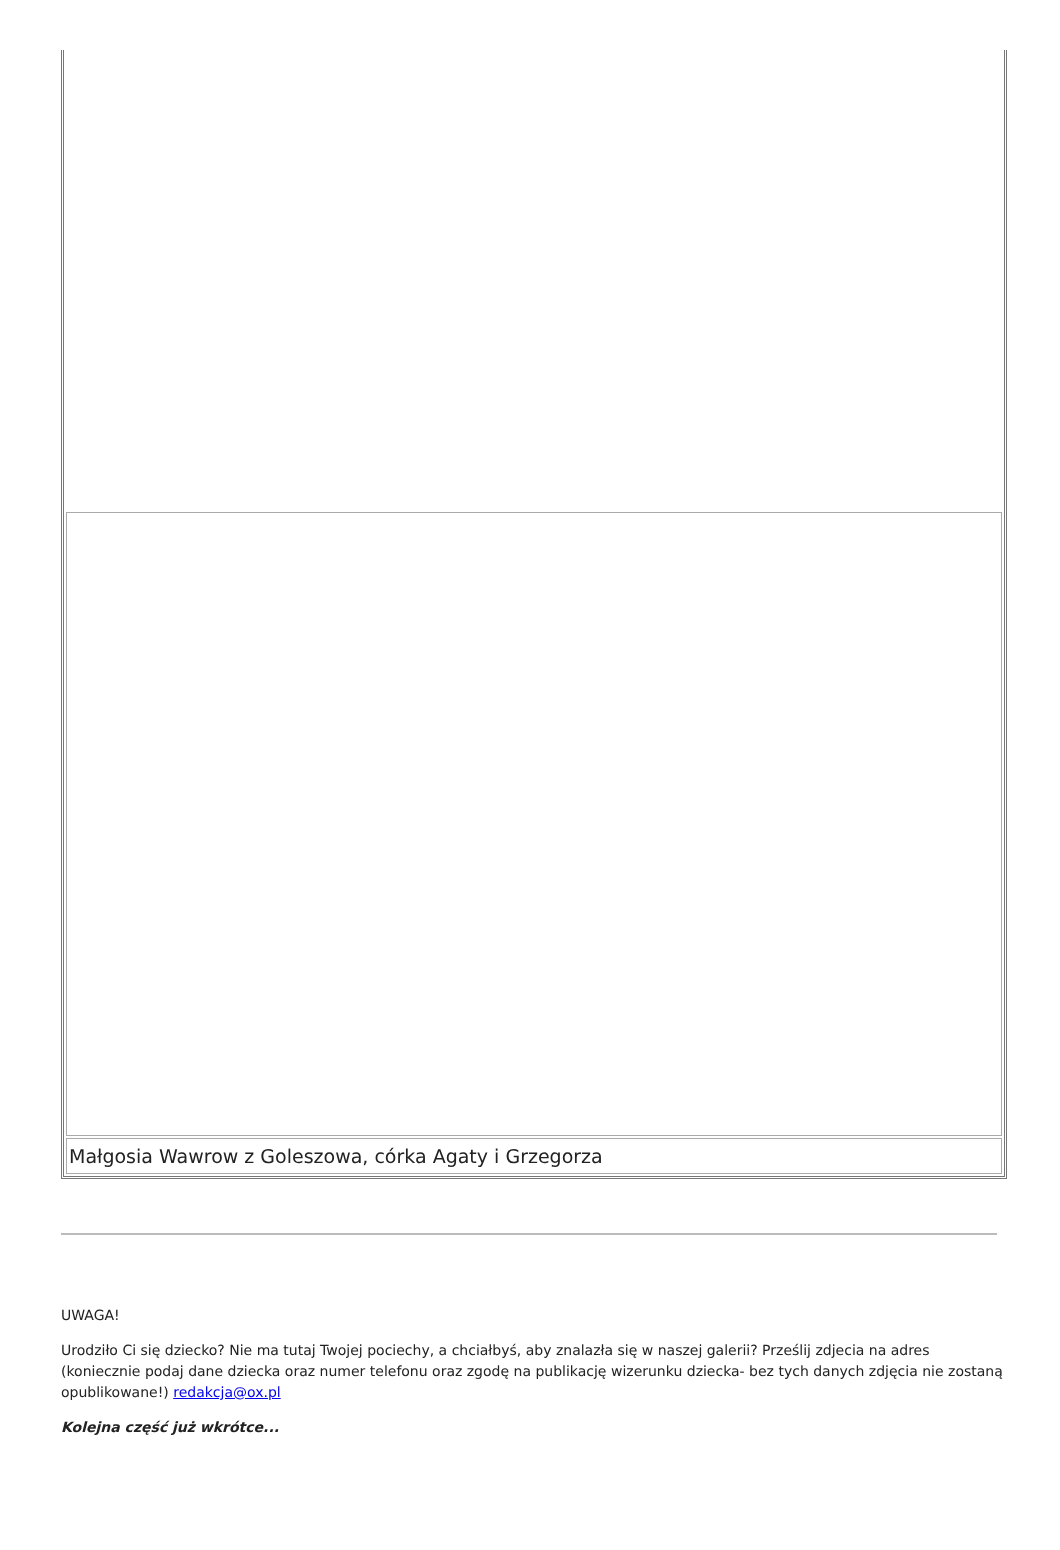| Małgosia Wawrow z Goleszowa, córka Agaty i Grzegorza |
UWAGA!
Urodziło Ci się dziecko? Nie ma tutaj Twojej pociechy, a chciałbyś, aby znalazła się w naszej galerii? Prześlij zdjecia na adres (koniecznie podaj dane dziecka oraz numer telefonu oraz zgodę na publikację wizerunku dziecka- bez tych danych zdjęcia nie zostaną opublikowane!) redakcja@ox.pl
Kolejna część już wkrótce...